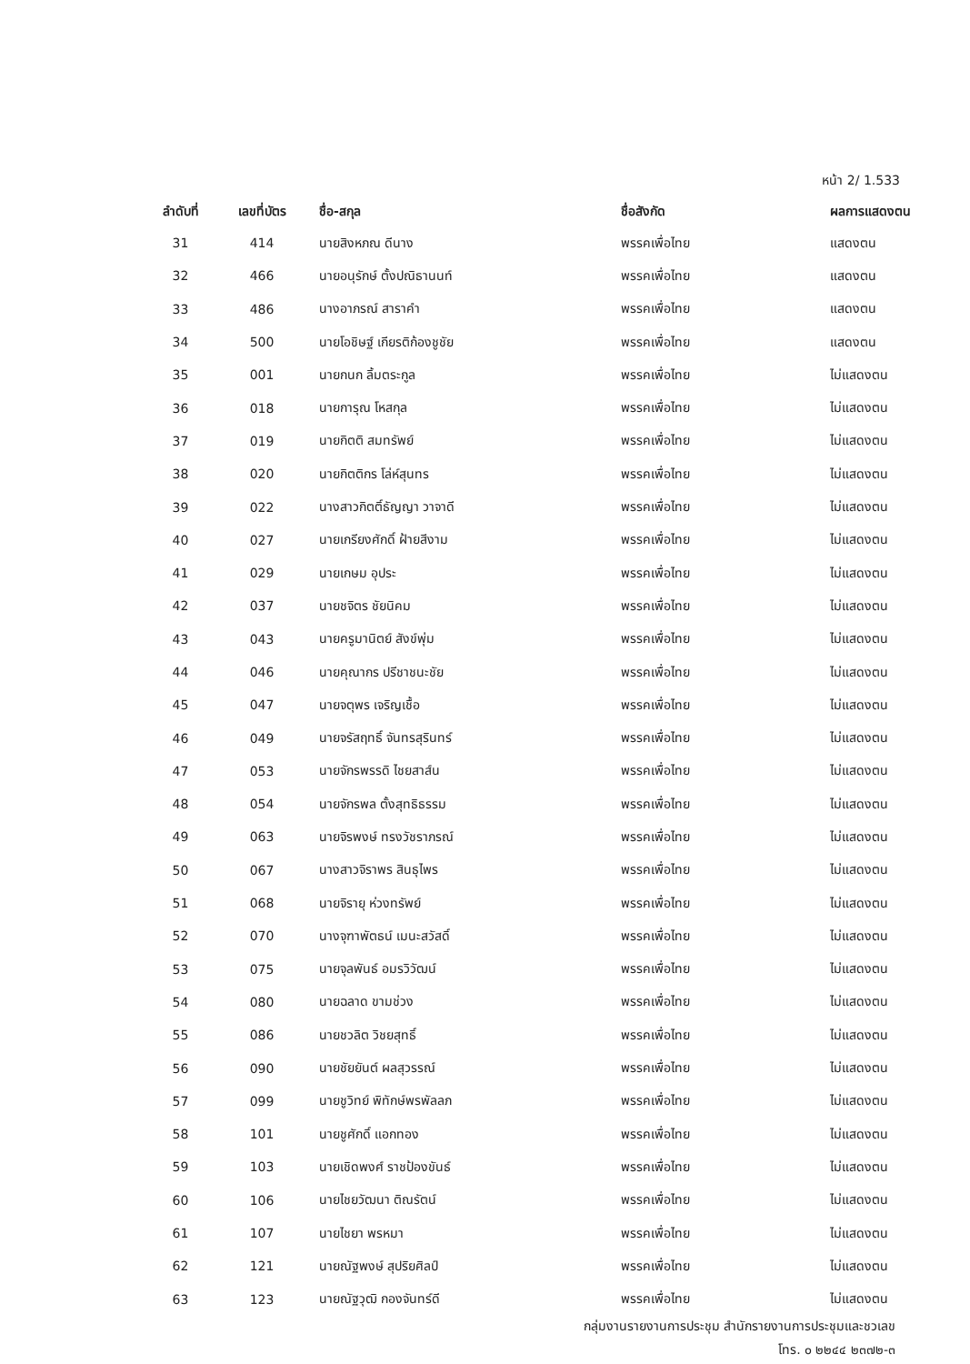หน้า 2/ 1.533
| ลำดับที่ | เลขที่บัตร | ชื่อ-สกุล | ชื่อสังกัด | ผลการแสดงตน |
| --- | --- | --- | --- | --- |
| 31 | 414 | นายสิงหภณ ดีนาง | พรรคเพื่อไทย | แสดงตน |
| 32 | 466 | นายอนุรักษ์ ตั้งปณิธานนท์ | พรรคเพื่อไทย | แสดงตน |
| 33 | 486 | นางอาภรณ์ สาราคำ | พรรคเพื่อไทย | แสดงตน |
| 34 | 500 | นายโอชิษฐ์ เกียรติก้องชูชัย | พรรคเพื่อไทย | แสดงตน |
| 35 | 001 | นายกนก ลิ้มตระกูล | พรรคเพื่อไทย | ไม่แสดงตน |
| 36 | 018 | นายการุณ โหสกุล | พรรคเพื่อไทย | ไม่แสดงตน |
| 37 | 019 | นายกิตติ สมทรัพย์ | พรรคเพื่อไทย | ไม่แสดงตน |
| 38 | 020 | นายกิตติกร โล่ห์สุนทร | พรรคเพื่อไทย | ไม่แสดงตน |
| 39 | 022 | นางสาวกิตติ์ธัญญา วาจาดี | พรรคเพื่อไทย | ไม่แสดงตน |
| 40 | 027 | นายเกรียงศักดิ์ ฝ้ายสีงาม | พรรคเพื่อไทย | ไม่แสดงตน |
| 41 | 029 | นายเกษม อุประ | พรรคเพื่อไทย | ไม่แสดงตน |
| 42 | 037 | นายชจิตร ชัยนิคม | พรรคเพื่อไทย | ไม่แสดงตน |
| 43 | 043 | นายครูมานิตย์ สังข์พุ่ม | พรรคเพื่อไทย | ไม่แสดงตน |
| 44 | 046 | นายคุณากร ปรีชาชนะชัย | พรรคเพื่อไทย | ไม่แสดงตน |
| 45 | 047 | นายจตุพร เจริญเชื้อ | พรรคเพื่อไทย | ไม่แสดงตน |
| 46 | 049 | นายจรัสฤทธิ์ จันทรสุรินทร์ | พรรคเพื่อไทย | ไม่แสดงตน |
| 47 | 053 | นายจักรพรรดิ ไชยสาส์น | พรรคเพื่อไทย | ไม่แสดงตน |
| 48 | 054 | นายจักรพล ตั้งสุทธิธรรม | พรรคเพื่อไทย | ไม่แสดงตน |
| 49 | 063 | นายจิรพงษ์ ทรงวัชราภรณ์ | พรรคเพื่อไทย | ไม่แสดงตน |
| 50 | 067 | นางสาวจิราพร สินธุไพร | พรรคเพื่อไทย | ไม่แสดงตน |
| 51 | 068 | นายจิรายุ ห่วงทรัพย์ | พรรคเพื่อไทย | ไม่แสดงตน |
| 52 | 070 | นางจุฑาพัตธน์ เมนะสวัสดิ์ | พรรคเพื่อไทย | ไม่แสดงตน |
| 53 | 075 | นายจุลพันธ์ อมรวิวัฒน์ | พรรคเพื่อไทย | ไม่แสดงตน |
| 54 | 080 | นายฉลาด ขามช่วง | พรรคเพื่อไทย | ไม่แสดงตน |
| 55 | 086 | นายชวลิต วิชยสุทธิ์ | พรรคเพื่อไทย | ไม่แสดงตน |
| 56 | 090 | นายชัยยันต์ ผลสุวรรณ์ | พรรคเพื่อไทย | ไม่แสดงตน |
| 57 | 099 | นายชูวิทย์ พิทักษ์พรพัลลภ | พรรคเพื่อไทย | ไม่แสดงตน |
| 58 | 101 | นายชูศักดิ์ แอกทอง | พรรคเพื่อไทย | ไม่แสดงตน |
| 59 | 103 | นายเชิดพงศ์ ราชป้องขันธ์ | พรรคเพื่อไทย | ไม่แสดงตน |
| 60 | 106 | นายไชยวัฒนา ติณรัตน์ | พรรคเพื่อไทย | ไม่แสดงตน |
| 61 | 107 | นายไชยา พรหมา | พรรคเพื่อไทย | ไม่แสดงตน |
| 62 | 121 | นายณัฐพงษ์ สุปริยศิลป์ | พรรคเพื่อไทย | ไม่แสดงตน |
| 63 | 123 | นายณัฐวุฒิ กองจันทร์ดี | พรรคเพื่อไทย | ไม่แสดงตน |
กลุ่มงานรายงานการประชุม สำนักรายงานการประชุมและชวเลข
โทร. ๐ ๒๒๔๔ ๒๓๗๒-๓